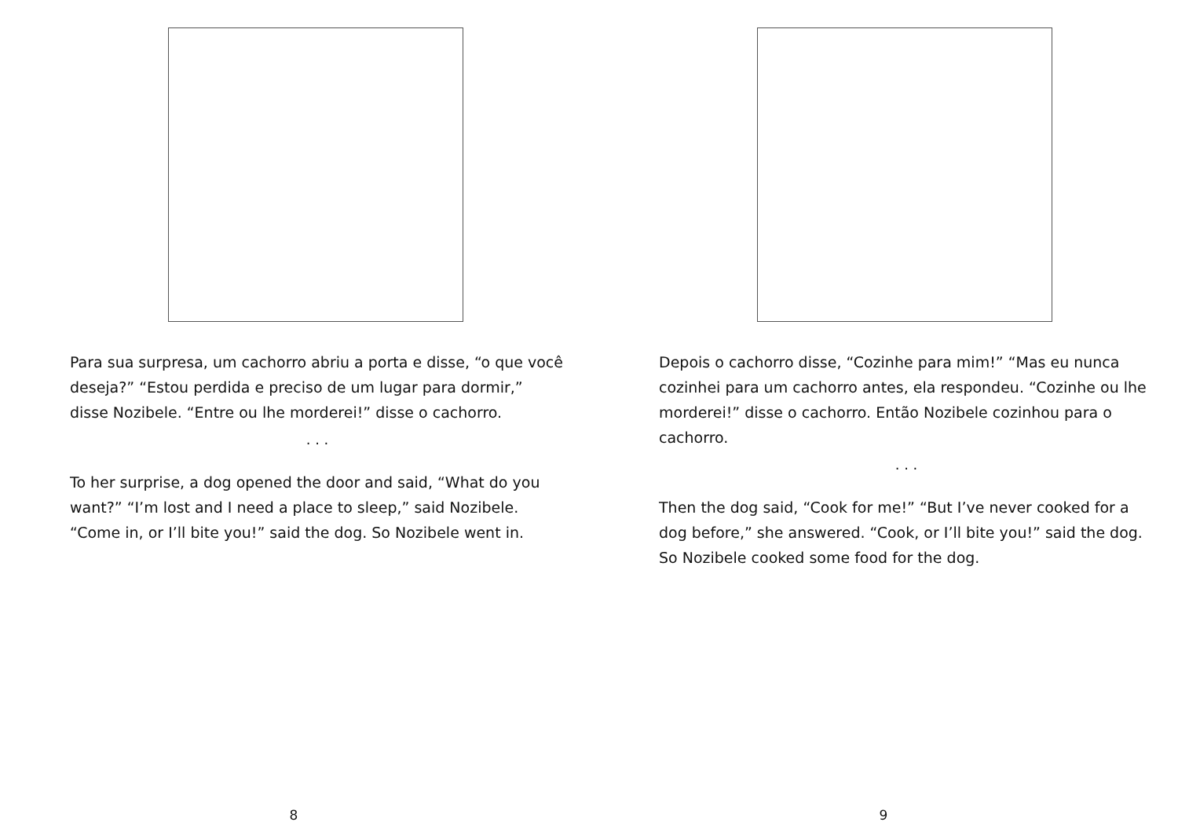Para sua surpresa, um cachorro abriu a porta e disse, “o que você deseja?” “Estou perdida e preciso de um lugar para dormir,” disse Nozibele. “Entre ou lhe morderei!” disse o cachorro.
. . .
To her surprise, a dog opened the door and said, “What do you want?” “I’m lost and I need a place to sleep,” said Nozibele. “Come in, or I’ll bite you!” said the dog. So Nozibele went in.
8
Depois o cachorro disse, “Cozinhe para mim!” “Mas eu nunca cozinhei para um cachorro antes, ela respondeu. “Cozinhe ou lhe morderei!” disse o cachorro. Então Nozibele cozinhou para o cachorro.
. . .
Then the dog said, “Cook for me!” “But I’ve never cooked for a dog before,” she answered. “Cook, or I’ll bite you!” said the dog. So Nozibele cooked some food for the dog.
9